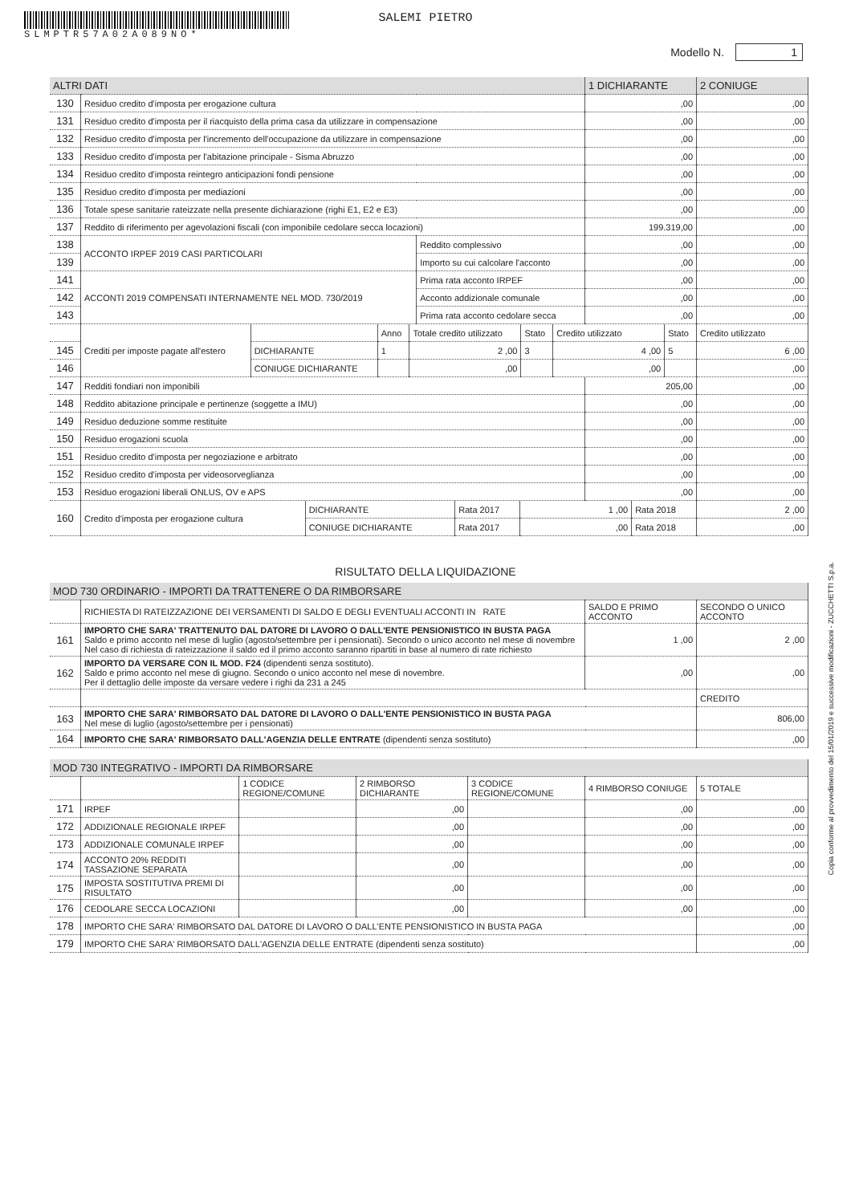SLMPTR57A02A089NO*
SALEMI PIETRO
Modello N. 1
| ALTRI DATI | | | 1 DICHIARANTE | 2 CONIUGE |
| --- | --- | --- | --- | --- |
| 130 | Residuo credito d'imposta per erogazione cultura | | ,00 | ,00 |
| 131 | Residuo credito d'imposta per il riacquisto della prima casa da utilizzare in compensazione | | ,00 | ,00 |
| 132 | Residuo credito d'imposta per l'incremento dell'occupazione da utilizzare in compensazione | | ,00 | ,00 |
| 133 | Residuo credito d'imposta per l'abitazione principale - Sisma Abruzzo | | ,00 | ,00 |
| 134 | Residuo credito d'imposta reintegro anticipazioni fondi pensione | | ,00 | ,00 |
| 135 | Residuo credito d'imposta per mediazioni | | ,00 | ,00 |
| 136 | Totale spese sanitarie rateizzate nella presente dichiarazione (righi E1, E2 e E3) | | ,00 | ,00 |
| 137 | Reddito di riferimento per agevolazioni fiscali (con imponibile cedolare secca locazioni) | | 199.319,00 | ,00 |
| 138 | ACCONTO IRPEF 2019 CASI PARTICOLARI | Reddito complessivo | ,00 | ,00 |
| 139 | | Importo su cui calcolare l'acconto | ,00 | ,00 |
| 141 | ACCONTI 2019 COMPENSATI INTERNAMENTE NEL MOD. 730/2019 | Prima rata acconto IRPEF | ,00 | ,00 |
| 142 | | Acconto addizionale comunale | ,00 | ,00 |
| 143 | | Prima rata acconto cedolare secca | ,00 | ,00 |
| | Crediti per imposte pagate all'estero | | Anno | Totale credito utilizzato | Stato | Credito utilizzato | Stato | Credito utilizzato |
| 145 | | DICHIARANTE | 1 | 2 ,00 | 3 | 4 ,00 | 5 | 6 ,00 |
| 146 | | CONIUGE DICHIARANTE | | ,00 | | ,00 | | ,00 |
| 147 | Redditi fondiari non imponibili | 205,00 | ,00 |
| 148 | Reddito abitazione principale e pertinenze (soggette a IMU) | ,00 | ,00 |
| 149 | Residuo deduzione somme restituite | ,00 | ,00 |
| 150 | Residuo erogazioni scuola | ,00 | ,00 |
| 151 | Residuo credito d'imposta per negoziazione e arbitrato | ,00 | ,00 |
| 152 | Residuo credito d'imposta per videosorveglianza | ,00 | ,00 |
| 153 | Residuo erogazioni liberali ONLUS, OV e APS | ,00 | ,00 |
| 160 | Credito d'imposta per erogazione cultura | DICHIARANTE | Rata 2017 | 1 ,00 | Rata 2018 | 2 ,00 |
| | | CONIUGE DICHIARANTE | Rata 2017 | ,00 | Rata 2018 | ,00 |
RISULTATO DELLA LIQUIDAZIONE
| MOD 730 ORDINARIO - IMPORTI DA TRATTENERE O DA RIMBORSARE | | | |
| --- | --- | --- | --- |
| | RICHIESTA DI RATEIZZAZIONE DEI VERSAMENTI DI SALDO E DEGLI EVENTUALI ACCONTI IN RATE | SALDO E PRIMO ACCONTO | SECONDO O UNICO ACCONTO |
| 161 | IMPORTO CHE SARA' TRATTENUTO DAL DATORE DI LAVORO O DALL'ENTE PENSIONISTICO IN BUSTA PAGA Saldo e primo acconto nel mese di luglio (agosto/settembre per i pensionati). Secondo o unico acconto nel mese di novembre Nel caso di richiesta di rateizzazione il saldo ed il primo acconto saranno ripartiti in base al numero di rate richiesto | 1 ,00 | 2 ,00 |
| 162 | IMPORTO DA VERSARE CON IL MOD. F24 (dipendenti senza sostituto). Saldo e primo acconto nel mese di giugno. Secondo o unico acconto nel mese di novembre. Per il dettaglio delle imposte da versare vedere i righi da 231 a 245 | ,00 | ,00 |
| | | | CREDITO |
| 163 | IMPORTO CHE SARA' RIMBORSATO DAL DATORE DI LAVORO O DALL'ENTE PENSIONISTICO IN BUSTA PAGA Nel mese di luglio (agosto/settembre per i pensionati) | | 806,00 |
| 164 | IMPORTO CHE SARA' RIMBORSATO DALL'AGENZIA DELLE ENTRATE (dipendenti senza sostituto) | | ,00 |
| MOD 730 INTEGRATIVO - IMPORTI DA RIMBORSARE | | | | | | |
| --- | --- | --- | --- | --- | --- | --- |
| | | 1 CODICE REGIONE/COMUNE | 2 RIMBORSO DICHIARANTE | 3 CODICE REGIONE/COMUNE | 4 RIMBORSO CONIUGE | 5 TOTALE |
| 171 | IRPEF | | ,00 | | ,00 | ,00 |
| 172 | ADDIZIONALE REGIONALE IRPEF | | ,00 | | ,00 | ,00 |
| 173 | ADDIZIONALE COMUNALE IRPEF | | ,00 | | ,00 | ,00 |
| 174 | ACCONTO 20% REDDITI TASSAZIONE SEPARATA | | ,00 | | ,00 | ,00 |
| 175 | IMPOSTA SOSTITUTIVA PREMI DI RISULTATO | | ,00 | | ,00 | ,00 |
| 176 | CEDOLARE SECCA LOCAZIONI | | ,00 | | ,00 | ,00 |
| 178 | IMPORTO CHE SARA' RIMBORSATO DAL DATORE DI LAVORO O DALL'ENTE PENSIONISTICO IN BUSTA PAGA | | | | | ,00 |
| 179 | IMPORTO CHE SARA' RIMBORSATO DALL'AGENZIA DELLE ENTRATE (dipendenti senza sostituto) | | | | | ,00 |
Copia conforme al provvedimento del 15/01/2019 e successive modificazioni - ZUCCHETTI S.p.a.